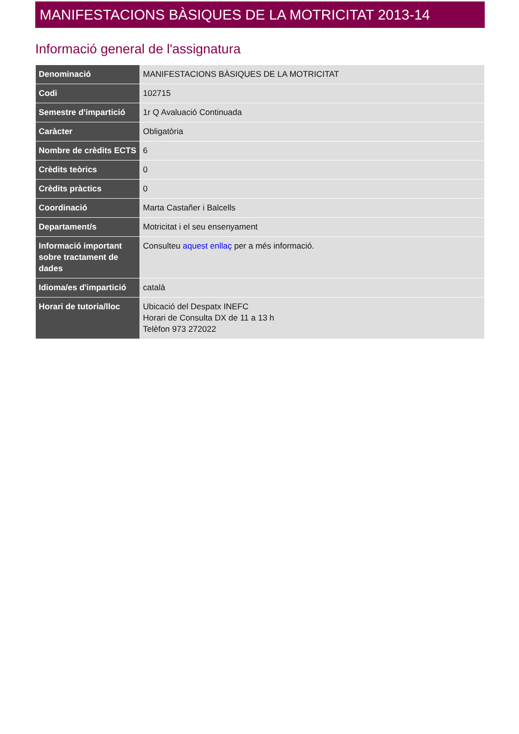MANIFESTACIONS BÀSIQUES DE LA MOTRICITAT 2013-14
Informació general de l'assignatura
| Denominació | MANIFESTACIONS BÀSIQUES DE LA MOTRICITAT |
| Codi | 102715 |
| Semestre d'impartició | 1r Q Avaluació Continuada |
| Caràcter | Obligatòria |
| Nombre de crèdits ECTS | 6 |
| Crèdits teòrics | 0 |
| Crèdits pràctics | 0 |
| Coordinació | Marta Castañer i Balcells |
| Departament/s | Motricitat i el seu ensenyament |
| Informació important sobre tractament de dades | Consulteu aquest enllaç per a més informació. |
| Idioma/es d'impartició | català |
| Horari de tutoria/lloc | Ubicació del Despatx INEFC Horari de Consulta DX de 11 a 13 h Telèfon 973 272022 |